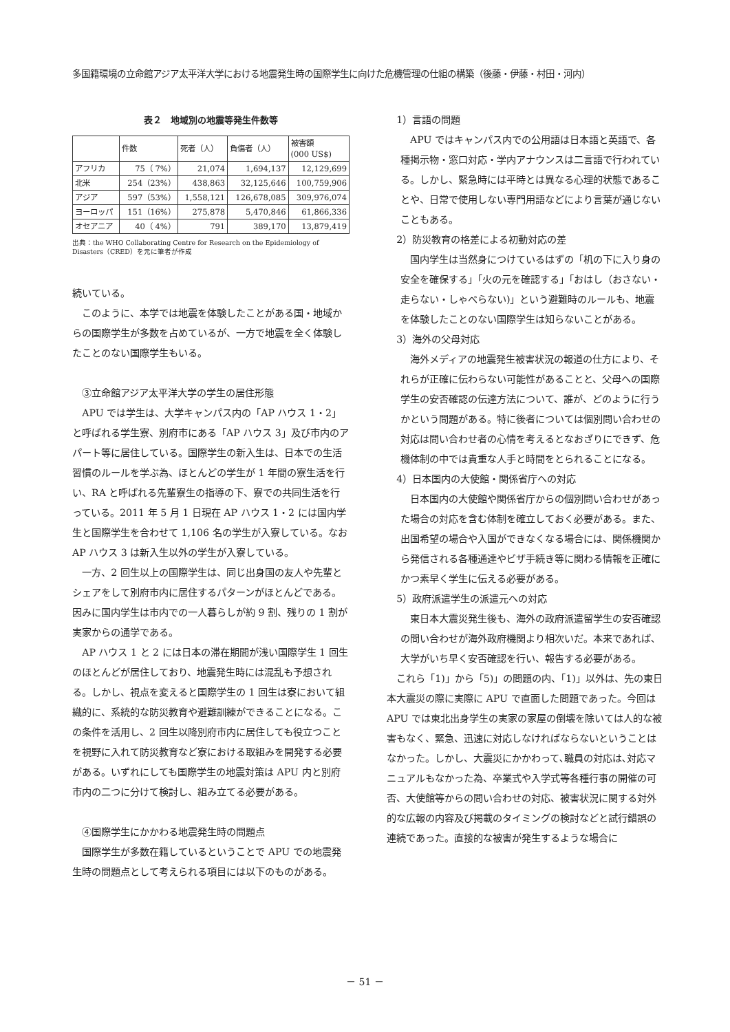多国籍環境の立命館アジア太平洋大学における地震発生時の国際学生に向けた危機管理の仕組の構築（後藤・伊藤・村田・河内）
表２　地域別の地震等発生件数等
| | 件数 | 死者（人） | 負傷者（人） | 被害額 (000 US$) |
| --- | --- | --- | --- | --- |
| アフリカ | 75（ 7%） | 21,074 | 1,694,137 | 12,129,699 |
| 北米 | 254（23%） | 438,863 | 32,125,646 | 100,759,906 |
| アジア | 597（53%） | 1,558,121 | 126,678,085 | 309,976,074 |
| ヨーロッパ | 151（16%） | 275,878 | 5,470,846 | 61,866,336 |
| オセアニア | 40（ 4%） | 791 | 389,170 | 13,879,419 |
出典：the WHO Collaborating Centre for Research on the Epidemiology of Disasters（CRED）を元に筆者が作成
続いている。
このように、本学では地震を体験したことがある国・地域からの国際学生が多数を占めているが、一方で地震を全く体験したことのない国際学生もいる。
③立命館アジア太平洋大学の学生の居住形態
APU では学生は、大学キャンパス内の「AP ハウス 1・2」と呼ばれる学生寮、別府市にある「AP ハウス 3」及び市内のアパート等に居住している。国際学生の新入生は、日本での生活習慣のルールを学ぶ為、ほとんどの学生が 1 年間の寮生活を行い、RA と呼ばれる先輩寮生の指導の下、寮での共同生活を行っている。2011 年 5 月 1 日現在 AP ハウス 1・2 には国内学生と国際学生を合わせて 1,106 名の学生が入寮している。なお AP ハウス 3 は新入生以外の学生が入寮している。
一方、2 回生以上の国際学生は、同じ出身国の友人や先輩とシェアをして別府市内に居住するパターンがほとんどである。因みに国内学生は市内での一人暮らしが約 9 割、残りの 1 割が実家からの通学である。
AP ハウス 1 と 2 には日本の滞在期間が浅い国際学生 1 回生のほとんどが居住しており、地震発生時には混乱も予想される。しかし、視点を変えると国際学生の 1 回生は寮において組織的に、系統的な防災教育や避難訓練ができることになる。この条件を活用し、2 回生以降別府市内に居住しても役立つことを視野に入れて防災教育など寮における取組みを開発する必要がある。いずれにしても国際学生の地震対策は APU 内と別府市内の二つに分けて検討し、組み立てる必要がある。
④国際学生にかかわる地震発生時の問題点
国際学生が多数在籍しているということで APU での地震発生時の問題点として考えられる項目には以下のものがある。
1）言語の問題
APU ではキャンパス内での公用語は日本語と英語で、各種掲示物・窓口対応・学内アナウンスは二言語で行われている。しかし、緊急時には平時とは異なる心理的状態であることや、日常で使用しない専門用語などにより言葉が通じないこともある。
2）防災教育の格差による初動対応の差
国内学生は当然身につけているはずの「机の下に入り身の安全を確保する」「火の元を確認する」「おはし（おさない・走らない・しゃべらない)」という避難時のルールも、地震を体験したことのない国際学生は知らないことがある。
3）海外の父母対応
海外メディアの地震発生被害状況の報道の仕方により、それらが正確に伝わらない可能性があることと、父母への国際学生の安否確認の伝達方法について、誰が、どのように行うかという問題がある。特に後者については個別問い合わせの対応は問い合わせ者の心情を考えるとなおざりにできず、危機体制の中では貴重な人手と時間をとられることになる。
4）日本国内の大使館・関係省庁への対応
日本国内の大使館や関係省庁からの個別問い合わせがあった場合の対応を含む体制を確立しておく必要がある。また、出国希望の場合や入国ができなくなる場合には、関係機関から発信される各種通達やビザ手続き等に関わる情報を正確にかつ素早く学生に伝える必要がある。
5）政府派遣学生の派遣元への対応
東日本大震災発生後も、海外の政府派遣留学生の安否確認の問い合わせが海外政府機関より相次いだ。本来であれば､大学がいち早く安否確認を行い、報告する必要がある。
これら「1)」から「5)」の問題の内、「1)」以外は、先の東日本大震災の際に実際に APU で直面した問題であった。今回は APU では東北出身学生の実家の家屋の倒壊を除いては人的な被害もなく、緊急、迅速に対応しなければならないということはなかった。しかし、大震災にかかわって､職員の対応は､対応マニュアルもなかった為、卒業式や入学式等各種行事の開催の可否、大使館等からの問い合わせの対応、被害状況に関する対外的な広報の内容及び掲載のタイミングの検討などと試行錯誤の連続であった。直接的な被害が発生するような場合に
－ 51 －